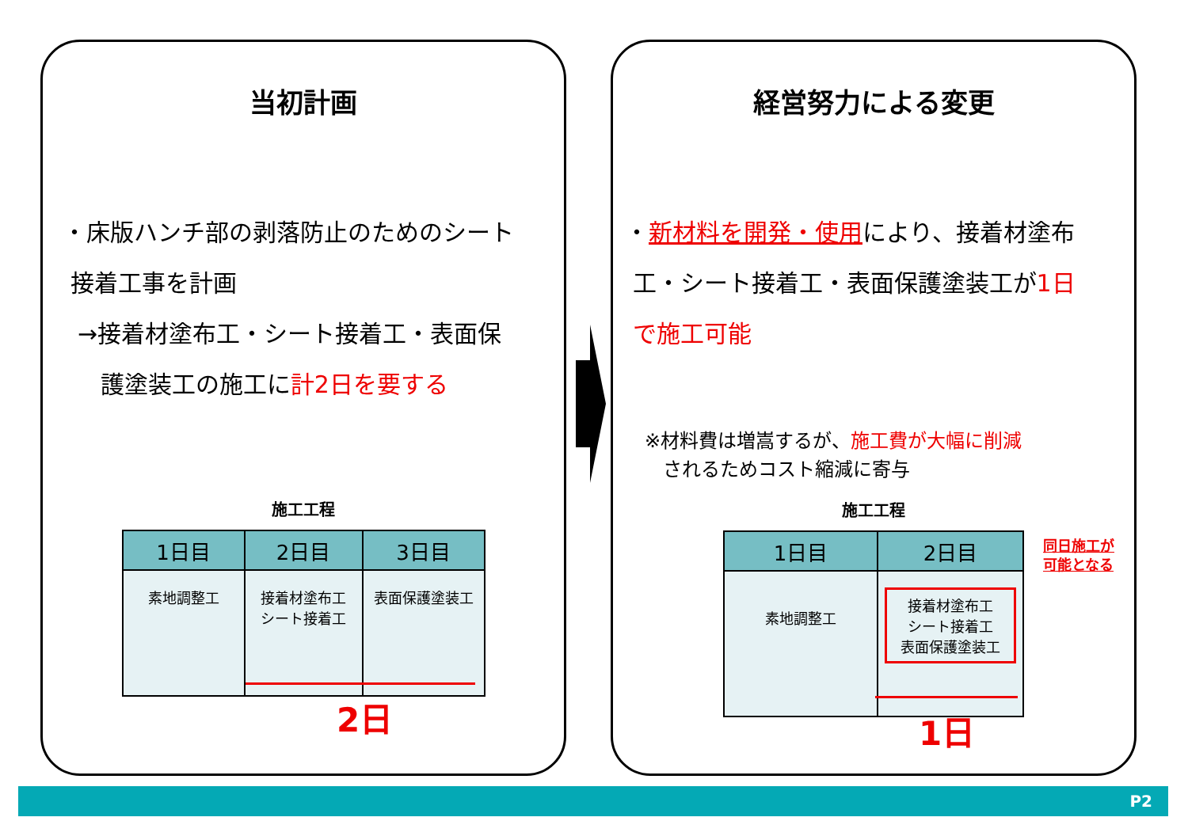当初計画
・床版ハンチ部の剥落防止のためのシート
接着工事を計画
→接着材塗布工・シート接着工・表面保
護塗装工の施工に計2日を要する
施工工程
| 1日目 | 2日目 | 3日目 |
| --- | --- | --- |
| 素地調整工 | 接着材塗布工 シート接着工 | 表面保護塗装工 |
2日
経営努力による変更
・新材料を開発・使用により、接着材塗布
工・シート接着工・表面保護塗装工が1日
で施工可能
※材料費は増嵩するが、施工費が大幅に削減
されるためコスト縮減に寄与
施工工程
| 1日目 | 2日目 |
| --- | --- |
| 素地調整工 | 接着材塗布工 シート接着工 表面保護塗装工 |
同日施工が
可能となる
1日
P2